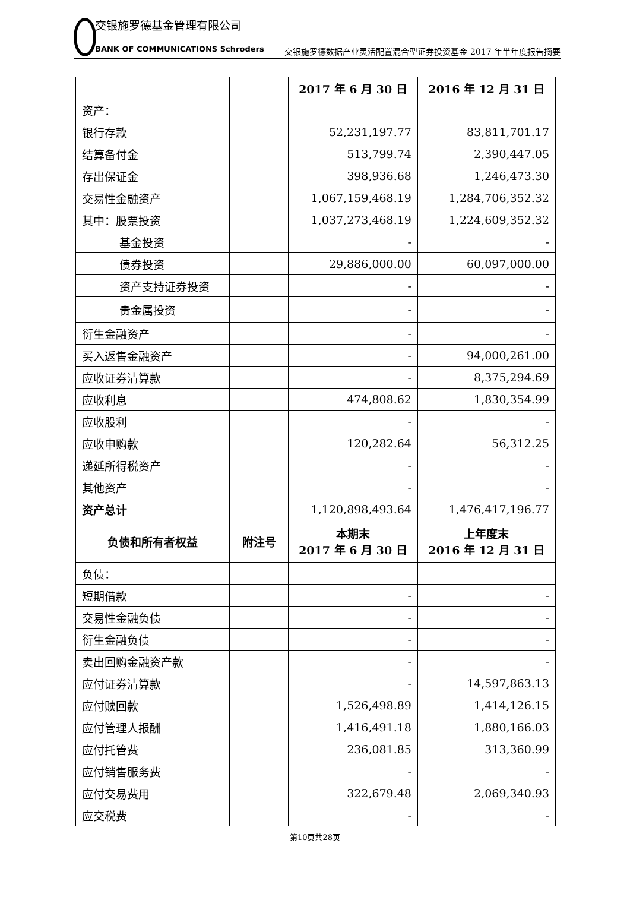交银施罗德基金管理有限公司
BANK OF COMMUNICATIONS Schroders
交银施罗德数据产业灵活配置混合型证券投资基金 2017 年半年度报告摘要
| | | 2017 年 6 月 30 日 | 2016 年 12 月 31 日 |
| --- | --- | --- | --- |
| 资产： | | | |
| 银行存款 | | 52,231,197.77 | 83,811,701.17 |
| 结算备付金 | | 513,799.74 | 2,390,447.05 |
| 存出保证金 | | 398,936.68 | 1,246,473.30 |
| 交易性金融资产 | | 1,067,159,468.19 | 1,284,706,352.32 |
| 其中：股票投资 | | 1,037,273,468.19 | 1,224,609,352.32 |
| 基金投资 | | - | - |
| 债券投资 | | 29,886,000.00 | 60,097,000.00 |
| 资产支持证券投资 | | - | - |
| 贵金属投资 | | - | - |
| 衍生金融资产 | | - | - |
| 买入返售金融资产 | | - | 94,000,261.00 |
| 应收证券清算款 | | - | 8,375,294.69 |
| 应收利息 | | 474,808.62 | 1,830,354.99 |
| 应收股利 | | - | - |
| 应收申购款 | | 120,282.64 | 56,312.25 |
| 递延所得税资产 | | - | - |
| 其他资产 | | - | - |
| 资产总计 | | 1,120,898,493.64 | 1,476,417,196.77 |
| 负债和所有者权益 | 附注号 | 本期末 2017 年 6 月 30 日 | 上年度末 2016 年 12 月 31 日 |
| 负债： | | | |
| 短期借款 | | - | - |
| 交易性金融负债 | | - | - |
| 衍生金融负债 | | - | - |
| 卖出回购金融资产款 | | - | - |
| 应付证券清算款 | | - | 14,597,863.13 |
| 应付赎回款 | | 1,526,498.89 | 1,414,126.15 |
| 应付管理人报酬 | | 1,416,491.18 | 1,880,166.03 |
| 应付托管费 | | 236,081.85 | 313,360.99 |
| 应付销售服务费 | | - | - |
| 应付交易费用 | | 322,679.48 | 2,069,340.93 |
| 应交税费 | | - | - |
第10页共28页